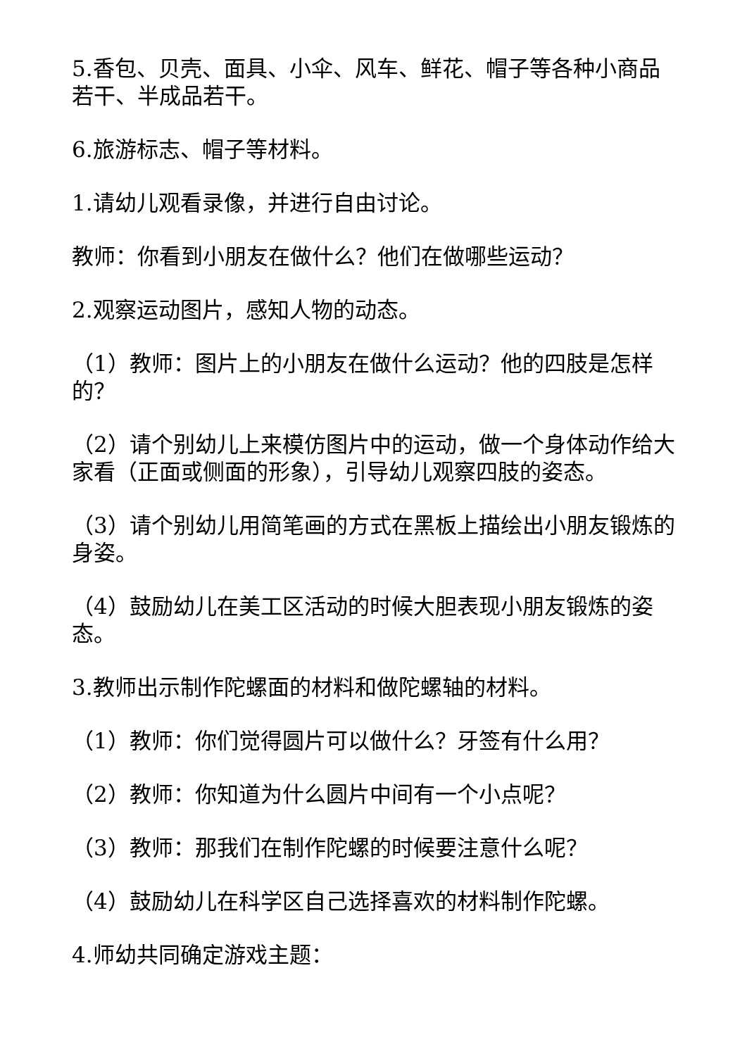5.香包、贝壳、面具、小伞、风车、鲜花、帽子等各种小商品若干、半成品若干。
6.旅游标志、帽子等材料。
1.请幼儿观看录像，并进行自由讨论。
教师：你看到小朋友在做什么？他们在做哪些运动？
2.观察运动图片，感知人物的动态。
（1）教师：图片上的小朋友在做什么运动？他的四肢是怎样的？
（2）请个别幼儿上来模仿图片中的运动，做一个身体动作给大家看（正面或侧面的形象），引导幼儿观察四肢的姿态。
（3）请个别幼儿用简笔画的方式在黑板上描绘出小朋友锻炼的身姿。
（4）鼓励幼儿在美工区活动的时候大胆表现小朋友锻炼的姿态。
3.教师出示制作陀螺面的材料和做陀螺轴的材料。
（1）教师：你们觉得圆片可以做什么？牙签有什么用？
（2）教师：你知道为什么圆片中间有一个小点呢？
（3）教师：那我们在制作陀螺的时候要注意什么呢？
（4）鼓励幼儿在科学区自己选择喜欢的材料制作陀螺。
4.师幼共同确定游戏主题：